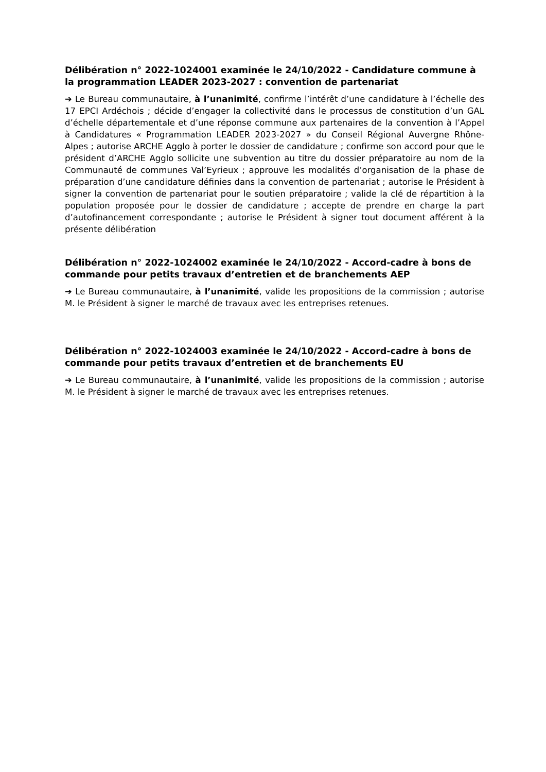Délibération n° 2022-1024001 examinée le 24/10/2022 - Candidature commune à la programmation LEADER 2023-2027 : convention de partenariat
➔ Le Bureau communautaire, à l’unanimité, confirme l’intérêt d’une candidature à l’échelle des 17 EPCI Ardéchois ; décide d’engager la collectivité dans le processus de constitution d’un GAL d’échelle départementale et d’une réponse commune aux partenaires de la convention à l’Appel à Candidatures « Programmation LEADER 2023-2027 » du Conseil Régional Auvergne Rhône-Alpes ; autorise ARCHE Agglo à porter le dossier de candidature ; confirme son accord pour que le président d’ARCHE Agglo sollicite une subvention au titre du dossier préparatoire au nom de la Communauté de communes Val’Eyrieux ; approuve les modalités d’organisation de la phase de préparation d’une candidature définies dans la convention de partenariat ; autorise le Président à signer la convention de partenariat pour le soutien préparatoire ; valide la clé de répartition à la population proposée pour le dossier de candidature ; accepte de prendre en charge la part d’autofinancement correspondante ; autorise le Président à signer tout document afférent à la présente délibération
Délibération n° 2022-1024002 examinée le 24/10/2022 - Accord-cadre à bons de commande pour petits travaux d’entretien et de branchements AEP
➔ Le Bureau communautaire, à l’unanimité, valide les propositions de la commission ; autorise M. le Président à signer le marché de travaux avec les entreprises retenues.
Délibération n° 2022-1024003 examinée le 24/10/2022 - Accord-cadre à bons de commande pour petits travaux d’entretien et de branchements EU
➔ Le Bureau communautaire, à l’unanimité, valide les propositions de la commission ; autorise M. le Président à signer le marché de travaux avec les entreprises retenues.